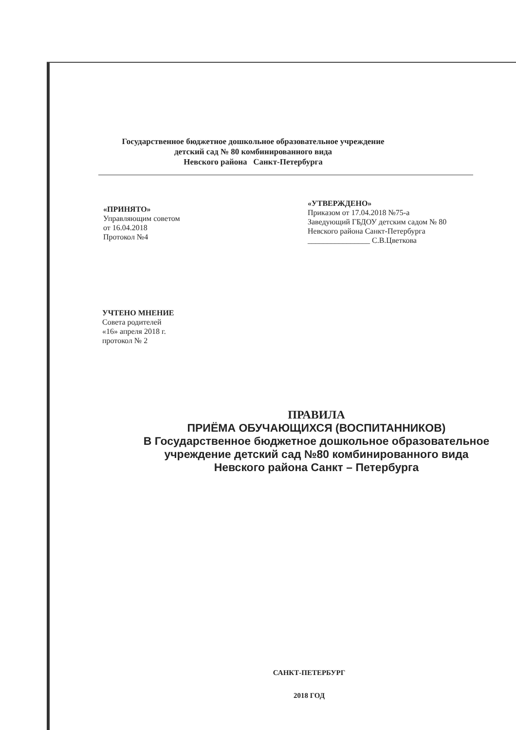Государственное бюджетное дошкольное образовательное учреждение
детский сад № 80 комбинированного вида
Невского района Санкт-Петербурга
«ПРИНЯТО»
Управляющим советом
от 16.04.2018
Протокол №4
«УТВЕРЖДЕНО»
Приказом от 17.04.2018 №75-а
Заведующий ГБДОУ детским садом № 80
Невского района Санкт-Петербурга
________________ С.В.Цветкова
УЧТЕНО МНЕНИЕ
Совета родителей
«16» апреля 2018 г.
протокол № 2
ПРАВИЛА
ПРИЁМА ОБУЧАЮЩИХСЯ (ВОСПИТАННИКОВ)
В Государственное бюджетное дошкольное образовательное учреждение детский сад №80 комбинированного вида
Невского района Санкт – Петербурга
САНКТ-ПЕТЕРБУРГ
2018 ГОД